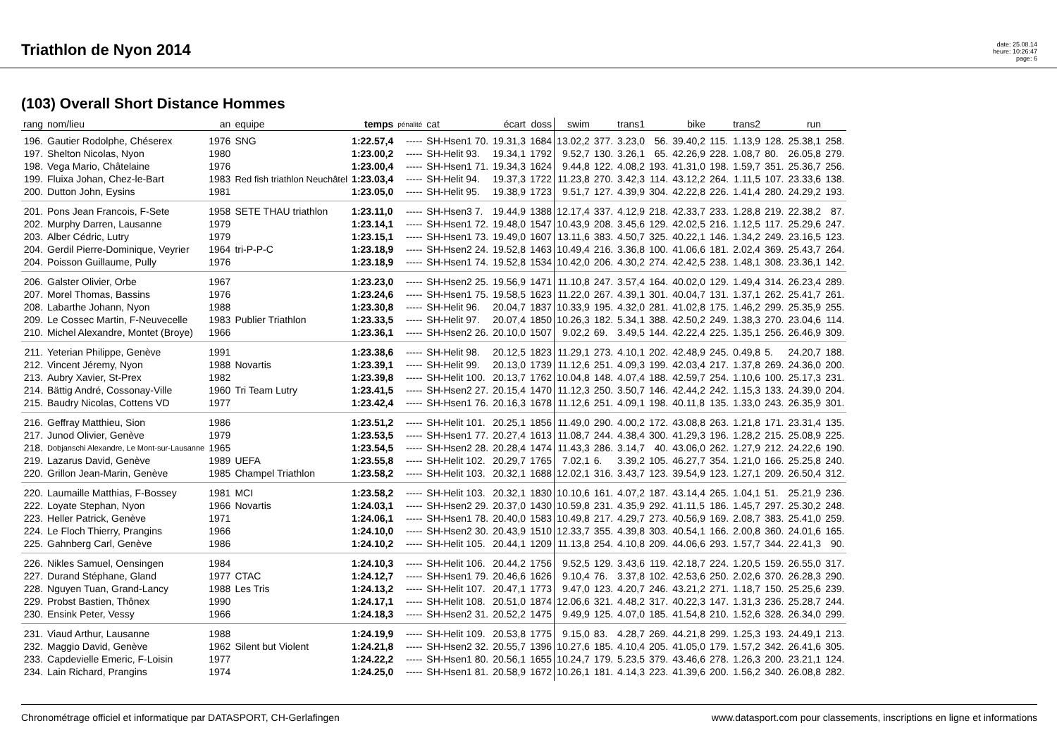Triathlon de Nyon 2014
date: 25.08.14
heure: 10:26:47
page: 6
(103) Overall Short Distance Hommes
| rang | nom/lieu | an | equipe | temps | pénalité | cat | écart | doss | swim | | trans1 | | bike | | trans2 | | run | |
| --- | --- | --- | --- | --- | --- | --- | --- | --- | --- | --- | --- | --- | --- | --- | --- | --- | --- | --- |
| 196. | Gautier Rodolphe, Chéserex | 1976 | SNG | 1:22.57,4 | ----- | SH-Hsen1 70. | 19.31,3 | 1684 | 13.02,2 | 377. | 3.23,0 | 56. | 39.40,2 | 115. | 1.13,9 | 128. | 25.38,1 | 258. |
| 197. | Shelton Nicolas, Nyon | 1980 | | 1:23.00,2 | ----- | SH-Helit 93. | 19.34,1 | 1792 | 9.52,7 | 130. | 3.26,1 | 65. | 42.26,9 | 228. | 1.08,7 | 80. | 26.05,8 | 279. |
| 198. | Vega Mario, Châtelaine | 1976 | | 1:23.00,4 | ----- | SH-Hsen1 71. | 19.34,3 | 1624 | 9.44,8 | 122. | 4.08,2 | 193. | 41.31,0 | 198. | 1.59,7 | 351. | 25.36,7 | 256. |
| 199. | Fluixa Johan, Chez-le-Bart | 1983 | Red fish triathlon Neuchâtel | 1:23.03,4 | ----- | SH-Helit 94. | 19.37,3 | 1722 | 11.23,8 | 270. | 3.42,3 | 114. | 43.12,2 | 264. | 1.11,5 | 107. | 23.33,6 | 138. |
| 200. | Dutton John, Eysins | 1981 | | 1:23.05,0 | ----- | SH-Helit 95. | 19.38,9 | 1723 | 9.51,7 | 127. | 4.39,9 | 304. | 42.22,8 | 226. | 1.41,4 | 280. | 24.29,2 | 193. |
| 201. | Pons Jean Francois, F-Sete | 1958 | SETE THAU triathlon | 1:23.11,0 | ----- | SH-Hsen3 7. | 19.44,9 | 1388 | 12.17,4 | 337. | 4.12,9 | 218. | 42.33,7 | 233. | 1.28,8 | 219. | 22.38,2 | 87. |
| 202. | Murphy Darren, Lausanne | 1979 | | 1:23.14,1 | ----- | SH-Hsen1 72. | 19.48,0 | 1547 | 10.43,9 | 208. | 3.45,6 | 129. | 42.02,5 | 216. | 1.12,5 | 117. | 25.29,6 | 247. |
| 203. | Alber Cédric, Lutry | 1979 | | 1:23.15,1 | ----- | SH-Hsen1 73. | 19.49,0 | 1607 | 13.11,6 | 383. | 4.50,7 | 325. | 40.22,1 | 146. | 1.34,2 | 249. | 23.16,5 | 123. |
| 204. | Gerdil Pierre-Dominique, Veyrier | 1964 | tri-P-P-C | 1:23.18,9 | ----- | SH-Hsen2 24. | 19.52,8 | 1463 | 10.49,4 | 216. | 3.36,8 | 100. | 41.06,6 | 181. | 2.02,4 | 369. | 25.43,7 | 264. |
| 204. | Poisson Guillaume, Pully | 1976 | | 1:23.18,9 | ----- | SH-Hsen1 74. | 19.52,8 | 1534 | 10.42,0 | 206. | 4.30,2 | 274. | 42.42,5 | 238. | 1.48,1 | 308. | 23.36,1 | 142. |
| 206. | Galster Olivier, Orbe | 1967 | | 1:23.23,0 | ----- | SH-Hsen2 25. | 19.56,9 | 1471 | 11.10,8 | 247. | 3.57,4 | 164. | 40.02,0 | 129. | 1.49,4 | 314. | 26.23,4 | 289. |
| 207. | Morel Thomas, Bassins | 1976 | | 1:23.24,6 | ----- | SH-Hsen1 75. | 19.58,5 | 1623 | 11.22,0 | 267. | 4.39,1 | 301. | 40.04,7 | 131. | 1.37,1 | 262. | 25.41,7 | 261. |
| 208. | Labarthe Johann, Nyon | 1988 | | 1:23.30,8 | ----- | SH-Helit 96. | 20.04,7 | 1837 | 10.33,9 | 195. | 4.32,0 | 281. | 41.02,8 | 175. | 1.46,2 | 299. | 25.35,9 | 255. |
| 209. | Le Cossec Martin, F-Neuvecelle | 1983 | Publier Triathlon | 1:23.33,5 | ----- | SH-Helit 97. | 20.07,4 | 1850 | 10.26,3 | 182. | 5.34,1 | 388. | 42.50,2 | 249. | 1.38,3 | 270. | 23.04,6 | 114. |
| 210. | Michel Alexandre, Montet (Broye) | 1966 | | 1:23.36,1 | ----- | SH-Hsen2 26. | 20.10,0 | 1507 | 9.02,2 | 69. | 3.49,5 | 144. | 42.22,4 | 225. | 1.35,1 | 256. | 26.46,9 | 309. |
| 211. | Yeterian Philippe, Genève | 1991 | | 1:23.38,6 | ----- | SH-Helit 98. | 20.12,5 | 1823 | 11.29,1 | 273. | 4.10,1 | 202. | 42.48,9 | 245. | 0.49,8 | 5. | 24.20,7 | 188. |
| 212. | Vincent Jéremy, Nyon | 1988 | Novartis | 1:23.39,1 | ----- | SH-Helit 99. | 20.13,0 | 1739 | 11.12,6 | 251. | 4.09,3 | 199. | 42.03,4 | 217. | 1.37,8 | 269. | 24.36,0 | 200. |
| 213. | Aubry Xavier, St-Prex | 1982 | | 1:23.39,8 | ----- | SH-Helit 100. | 20.13,7 | 1762 | 10.04,8 | 148. | 4.07,4 | 188. | 42.59,7 | 254. | 1.10,6 | 100. | 25.17,3 | 231. |
| 214. | Bättig André, Cossonay-Ville | 1960 | Tri Team Lutry | 1:23.41,5 | ----- | SH-Hsen2 27. | 20.15,4 | 1470 | 11.12,3 | 250. | 3.50,7 | 146. | 42.44,2 | 242. | 1.15,3 | 133. | 24.39,0 | 204. |
| 215. | Baudry Nicolas, Cottens VD | 1977 | | 1:23.42,4 | ----- | SH-Hsen1 76. | 20.16,3 | 1678 | 11.12,6 | 251. | 4.09,1 | 198. | 40.11,8 | 135. | 1.33,0 | 243. | 26.35,9 | 301. |
| 216. | Geffray Matthieu, Sion | 1986 | | 1:23.51,2 | ----- | SH-Helit 101. | 20.25,1 | 1856 | 11.49,0 | 290. | 4.00,2 | 172. | 43.08,8 | 263. | 1.21,8 | 171. | 23.31,4 | 135. |
| 217. | Junod Olivier, Genève | 1979 | | 1:23.53,5 | ----- | SH-Hsen1 77. | 20.27,4 | 1613 | 11.08,7 | 244. | 4.38,4 | 300. | 41.29,3 | 196. | 1.28,2 | 215. | 25.08,9 | 225. |
| 218. | Dobjanschi Alexandre, Le Mont-sur-Lausanne | 1965 | | 1:23.54,5 | ----- | SH-Hsen2 28. | 20.28,4 | 1474 | 11.43,3 | 286. | 3.14,7 | 40. | 43.06,0 | 262. | 1.27,9 | 212. | 24.22,6 | 190. |
| 219. | Lazarus David, Genève | 1989 | UEFA | 1:23.55,8 | ----- | SH-Helit 102. | 20.29,7 | 1765 | 7.02,1 | 6. | 3.39,2 | 105. | 46.27,7 | 354. | 1.21,0 | 166. | 25.25,8 | 240. |
| 220. | Grillon Jean-Marin, Genève | 1985 | Champel Triathlon | 1:23.58,2 | ----- | SH-Helit 103. | 20.32,1 | 1688 | 12.02,1 | 316. | 3.43,7 | 123. | 39.54,9 | 123. | 1.27,1 | 209. | 26.50,4 | 312. |
| 220. | Laumaille Matthias, F-Bossey | 1981 | MCI | 1:23.58,2 | ----- | SH-Helit 103. | 20.32,1 | 1830 | 10.10,6 | 161. | 4.07,2 | 187. | 43.14,4 | 265. | 1.04,1 | 51. | 25.21,9 | 236. |
| 222. | Loyate Stephan, Nyon | 1966 | Novartis | 1:24.03,1 | ----- | SH-Hsen2 29. | 20.37,0 | 1430 | 10.59,8 | 231. | 4.35,9 | 292. | 41.11,5 | 186. | 1.45,7 | 297. | 25.30,2 | 248. |
| 223. | Heller Patrick, Genève | 1971 | | 1:24.06,1 | ----- | SH-Hsen1 78. | 20.40,0 | 1583 | 10.49,8 | 217. | 4.29,7 | 273. | 40.56,9 | 169. | 2.08,7 | 383. | 25.41,0 | 259. |
| 224. | Le Floch Thierry, Prangins | 1966 | | 1:24.10,0 | ----- | SH-Hsen2 30. | 20.43,9 | 1510 | 12.33,7 | 355. | 4.39,8 | 303. | 40.54,1 | 166. | 2.00,8 | 360. | 24.01,6 | 165. |
| 225. | Gahnberg Carl, Genève | 1986 | | 1:24.10,2 | ----- | SH-Helit 105. | 20.44,1 | 1209 | 11.13,8 | 254. | 4.10,8 | 209. | 44.06,6 | 293. | 1.57,7 | 344. | 22.41,3 | 90. |
| 226. | Nikles Samuel, Oensingen | 1984 | | 1:24.10,3 | ----- | SH-Helit 106. | 20.44,2 | 1756 | 9.52,5 | 129. | 3.43,6 | 119. | 42.18,7 | 224. | 1.20,5 | 159. | 26.55,0 | 317. |
| 227. | Durand Stéphane, Gland | 1977 | CTAC | 1:24.12,7 | ----- | SH-Hsen1 79. | 20.46,6 | 1626 | 9.10,4 | 76. | 3.37,8 | 102. | 42.53,6 | 250. | 2.02,6 | 370. | 26.28,3 | 290. |
| 228. | Nguyen Tuan, Grand-Lancy | 1988 | Les Tris | 1:24.13,2 | ----- | SH-Helit 107. | 20.47,1 | 1773 | 9.47,0 | 123. | 4.20,7 | 246. | 43.21,2 | 271. | 1.18,7 | 150. | 25.25,6 | 239. |
| 229. | Probst Bastien, Thônex | 1990 | | 1:24.17,1 | ----- | SH-Helit 108. | 20.51,0 | 1874 | 12.06,6 | 321. | 4.48,2 | 317. | 40.22,3 | 147. | 1.31,3 | 236. | 25.28,7 | 244. |
| 230. | Ensink Peter, Vessy | 1966 | | 1:24.18,3 | ----- | SH-Hsen2 31. | 20.52,2 | 1475 | 9.49,9 | 125. | 4.07,0 | 185. | 41.54,8 | 210. | 1.52,6 | 328. | 26.34,0 | 299. |
| 231. | Viaud Arthur, Lausanne | 1988 | | 1:24.19,9 | ----- | SH-Helit 109. | 20.53,8 | 1775 | 9.15,0 | 83. | 4.28,7 | 269. | 44.21,8 | 299. | 1.25,3 | 193. | 24.49,1 | 213. |
| 232. | Maggio David, Genève | 1962 | Silent but Violent | 1:24.21,8 | ----- | SH-Hsen2 32. | 20.55,7 | 1396 | 10.27,6 | 185. | 4.10,4 | 205. | 41.05,0 | 179. | 1.57,2 | 342. | 26.41,6 | 305. |
| 233. | Capdevielle Emeric, F-Loisin | 1977 | | 1:24.22,2 | ----- | SH-Hsen1 80. | 20.56,1 | 1655 | 10.24,7 | 179. | 5.23,5 | 379. | 43.46,6 | 278. | 1.26,3 | 200. | 23.21,1 | 124. |
| 234. | Lain Richard, Prangins | 1974 | | 1:24.25,0 | ----- | SH-Hsen1 81. | 20.58,9 | 1672 | 10.26,1 | 181. | 4.14,3 | 223. | 41.39,6 | 200. | 1.56,2 | 340. | 26.08,8 | 282. |
Chronométrage officiel et informatique par DATASPORT, CH-Gerlafingen www.datasport.com pour classements, inscriptions en ligne et informations